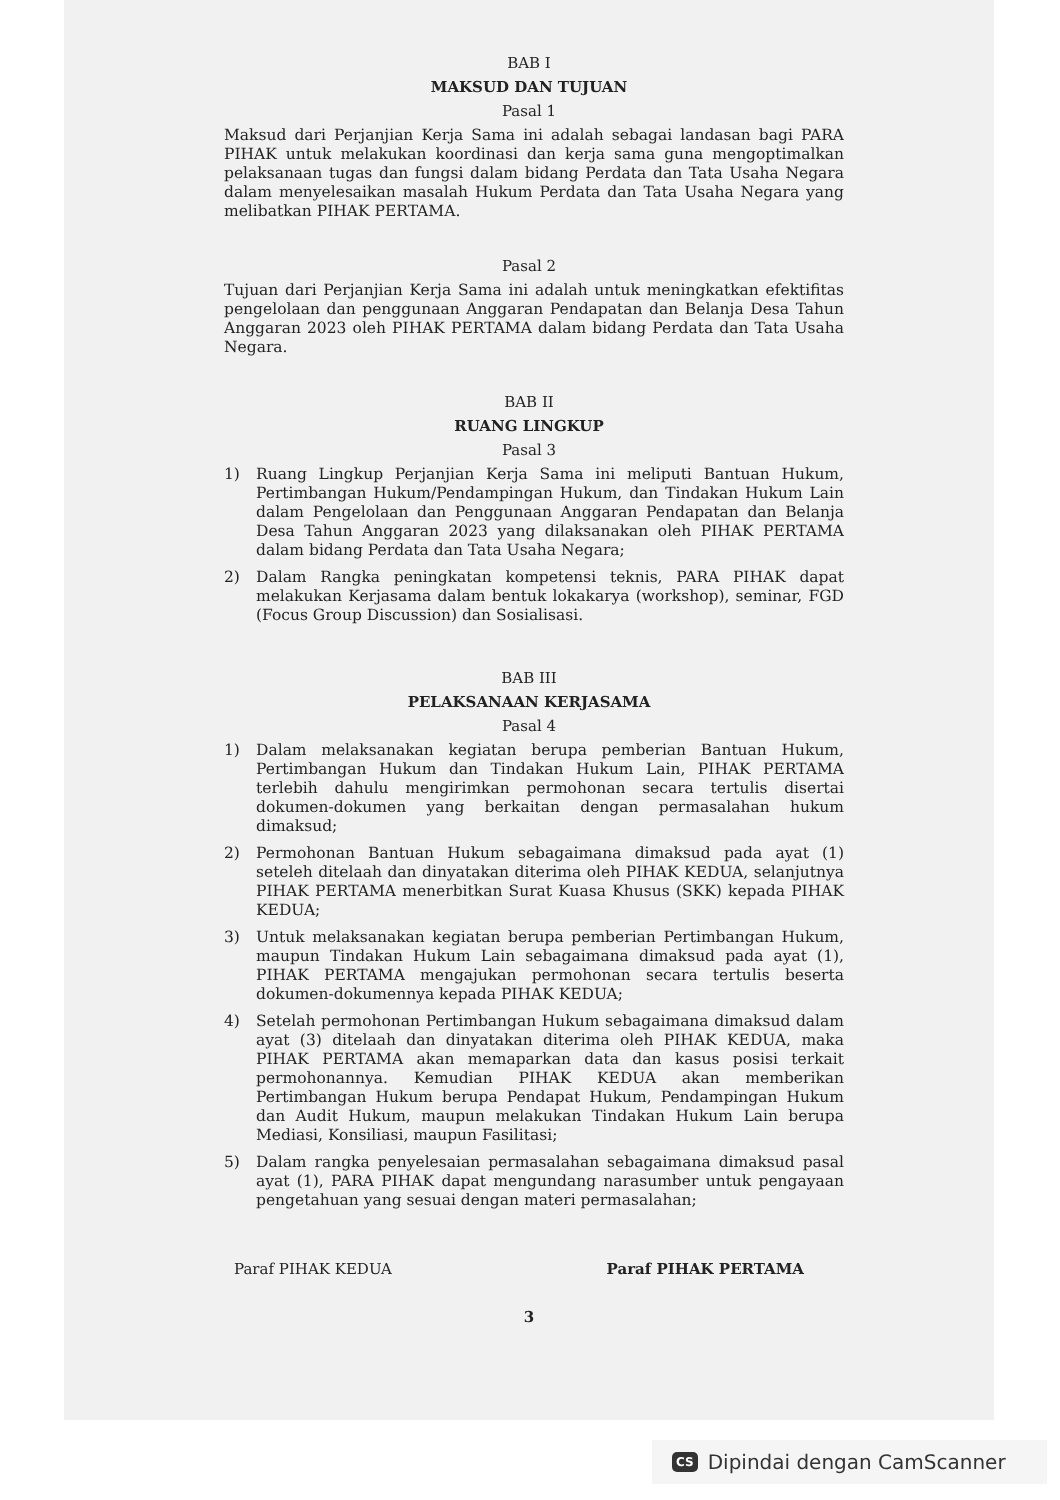BAB I
MAKSUD DAN TUJUAN
Pasal 1
Maksud dari Perjanjian Kerja Sama ini adalah sebagai landasan bagi PARA PIHAK untuk melakukan koordinasi dan kerja sama guna mengoptimalkan pelaksanaan tugas dan fungsi dalam bidang Perdata dan Tata Usaha Negara dalam menyelesaikan masalah Hukum Perdata dan Tata Usaha Negara yang melibatkan PIHAK PERTAMA.
Pasal 2
Tujuan dari Perjanjian Kerja Sama ini adalah untuk meningkatkan efektifitas pengelolaan dan penggunaan Anggaran Pendapatan dan Belanja Desa Tahun Anggaran 2023 oleh PIHAK PERTAMA dalam bidang Perdata dan Tata Usaha Negara.
BAB II
RUANG LINGKUP
Pasal 3
1) Ruang Lingkup Perjanjian Kerja Sama ini meliputi Bantuan Hukum, Pertimbangan Hukum/Pendampingan Hukum, dan Tindakan Hukum Lain dalam Pengelolaan dan Penggunaan Anggaran Pendapatan dan Belanja Desa Tahun Anggaran 2023 yang dilaksanakan oleh PIHAK PERTAMA dalam bidang Perdata dan Tata Usaha Negara;
2) Dalam Rangka peningkatan kompetensi teknis, PARA PIHAK dapat melakukan Kerjasama dalam bentuk lokakarya (workshop), seminar, FGD (Focus Group Discussion) dan Sosialisasi.
BAB III
PELAKSANAAN KERJASAMA
Pasal 4
1) Dalam melaksanakan kegiatan berupa pemberian Bantuan Hukum, Pertimbangan Hukum dan Tindakan Hukum Lain, PIHAK PERTAMA terlebih dahulu mengirimkan permohonan secara tertulis disertai dokumen-dokumen yang berkaitan dengan permasalahan hukum dimaksud;
2) Permohonan Bantuan Hukum sebagaimana dimaksud pada ayat (1) seteleh ditelaah dan dinyatakan diterima oleh PIHAK KEDUA, selanjutnya PIHAK PERTAMA menerbitkan Surat Kuasa Khusus (SKK) kepada PIHAK KEDUA;
3) Untuk melaksanakan kegiatan berupa pemberian Pertimbangan Hukum, maupun Tindakan Hukum Lain sebagaimana dimaksud pada ayat (1), PIHAK PERTAMA mengajukan permohonan secara tertulis beserta dokumen-dokumennya kepada PIHAK KEDUA;
4) Setelah permohonan Pertimbangan Hukum sebagaimana dimaksud dalam ayat (3) ditelaah dan dinyatakan diterima oleh PIHAK KEDUA, maka PIHAK PERTAMA akan memaparkan data dan kasus posisi terkait permohonannya. Kemudian PIHAK KEDUA akan memberikan Pertimbangan Hukum berupa Pendapat Hukum, Pendampingan Hukum dan Audit Hukum, maupun melakukan Tindakan Hukum Lain berupa Mediasi, Konsiliasi, maupun Fasilitasi;
5) Dalam rangka penyelesaian permasalahan sebagaimana dimaksud pasal ayat (1), PARA PIHAK dapat mengundang narasumber untuk pengayaan pengetahuan yang sesuai dengan materi permasalahan;
Paraf PIHAK KEDUA Paraf PIHAK PERTAMA
3
CS Dipindai dengan CamScanner